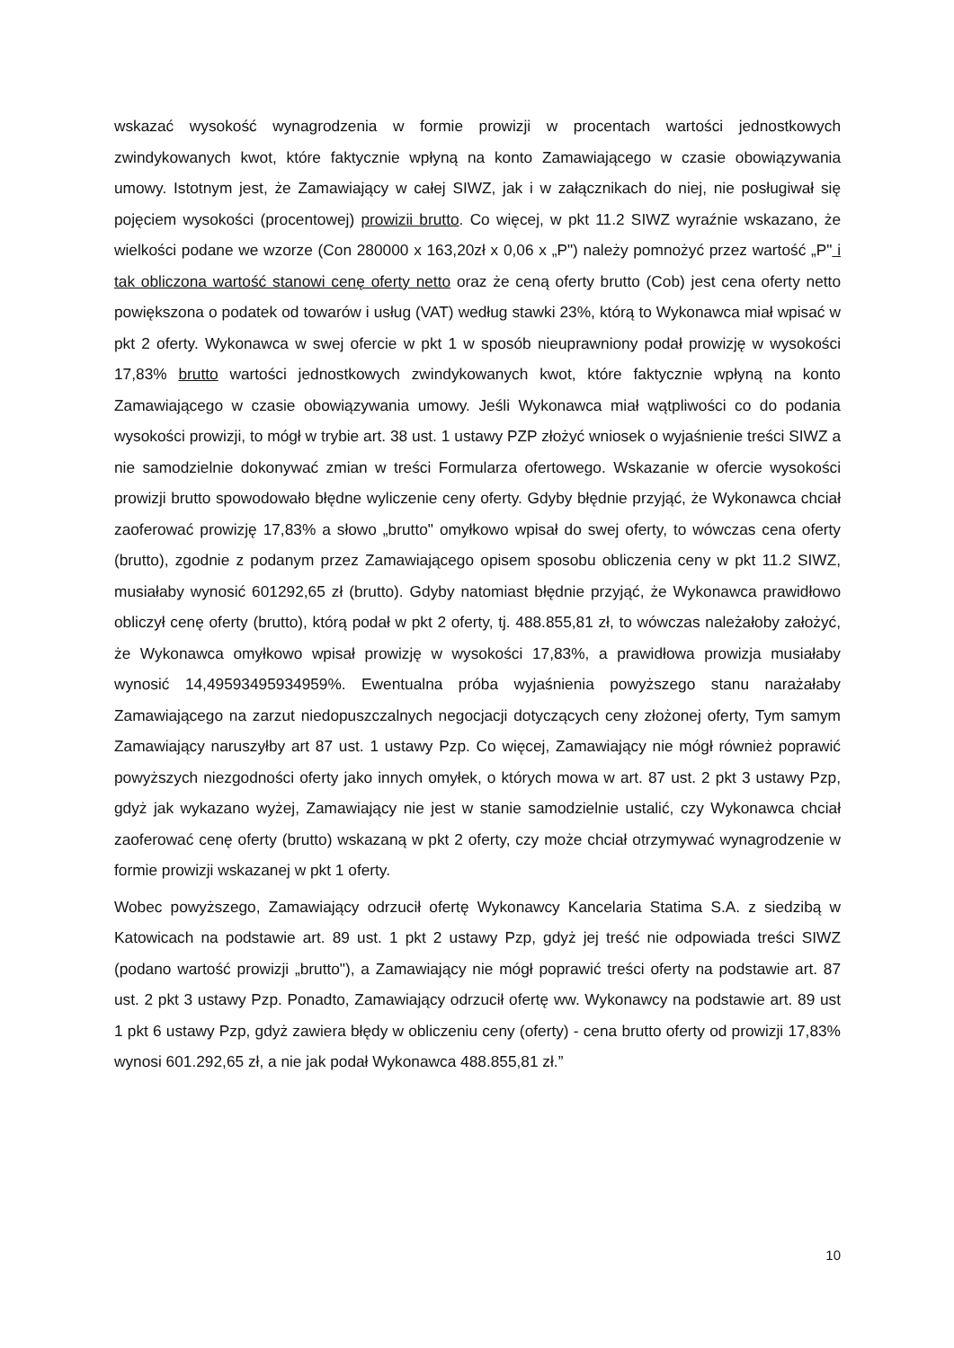wskazać wysokość wynagrodzenia w formie prowizji w procentach wartości jednostkowych zwindykowanych kwot, które faktycznie wpłyną na konto Zamawiającego w czasie obowiązywania umowy. Istotnym jest, że Zamawiający w całej SIWZ, jak i w załącznikach do niej, nie posługiwał się pojęciem wysokości (procentowej) prowizii brutto. Co więcej, w pkt 11.2 SIWZ wyraźnie wskazano, że wielkości podane we wzorze (Con 280000 x 163,20zł x 0,06 x „P") należy pomnożyć przez wartość „P" i tak obliczona wartość stanowi cenę oferty netto oraz że ceną oferty brutto (Cob) jest cena oferty netto powiększona o podatek od towarów i usług (VAT) według stawki 23%, którą to Wykonawca miał wpisać w pkt 2 oferty. Wykonawca w swej ofercie w pkt 1 w sposób nieuprawniony podał prowizję w wysokości 17,83% brutto wartości jednostkowych zwindykowanych kwot, które faktycznie wpłyną na konto Zamawiającego w czasie obowiązywania umowy. Jeśli Wykonawca miał wątpliwości co do podania wysokości prowizji, to mógł w trybie art. 38 ust. 1 ustawy PZP złożyć wniosek o wyjaśnienie treści SIWZ a nie samodzielnie dokonywać zmian w treści Formularza ofertowego. Wskazanie w ofercie wysokości prowizji brutto spowodowało błędne wyliczenie ceny oferty. Gdyby błędnie przyjąć, że Wykonawca chciał zaoferować prowizję 17,83% a słowo „brutto" omyłkowo wpisał do swej oferty, to wówczas cena oferty (brutto), zgodnie z podanym przez Zamawiającego opisem sposobu obliczenia ceny w pkt 11.2 SIWZ, musiałaby wynosić 601292,65 zł (brutto). Gdyby natomiast błędnie przyjąć, że Wykonawca prawidłowo obliczył cenę oferty (brutto), którą podał w pkt 2 oferty, tj. 488.855,81 zł, to wówczas należałoby założyć, że Wykonawca omyłkowo wpisał prowizję w wysokości 17,83%, a prawidłowa prowizja musiałaby wynosić 14,49593495934959%. Ewentualna próba wyjaśnienia powyższego stanu narażałaby Zamawiającego na zarzut niedopuszczalnych negocjacji dotyczących ceny złożonej oferty, Tym samym Zamawiający naruszyłby art 87 ust. 1 ustawy Pzp. Co więcej, Zamawiający nie mógł również poprawić powyższych niezgodności oferty jako innych omyłek, o których mowa w art. 87 ust. 2 pkt 3 ustawy Pzp, gdyż jak wykazano wyżej, Zamawiający nie jest w stanie samodzielnie ustalić, czy Wykonawca chciał zaoferować cenę oferty (brutto) wskazaną w pkt 2 oferty, czy może chciał otrzymywać wynagrodzenie w formie prowizji wskazanej w pkt 1 oferty.
Wobec powyższego, Zamawiający odrzucił ofertę Wykonawcy Kancelaria Statima S.A. z siedzibą w Katowicach na podstawie art. 89 ust. 1 pkt 2 ustawy Pzp, gdyż jej treść nie odpowiada treści SIWZ (podano wartość prowizji „brutto"), a Zamawiający nie mógł poprawić treści oferty na podstawie art. 87 ust. 2 pkt 3 ustawy Pzp. Ponadto, Zamawiający odrzucił ofertę ww. Wykonawcy na podstawie art. 89 ust 1 pkt 6 ustawy Pzp, gdyż zawiera błędy w obliczeniu ceny (oferty) - cena brutto oferty od prowizji 17,83% wynosi 601.292,65 zł, a nie jak podał Wykonawca 488.855,81 zł.”
10